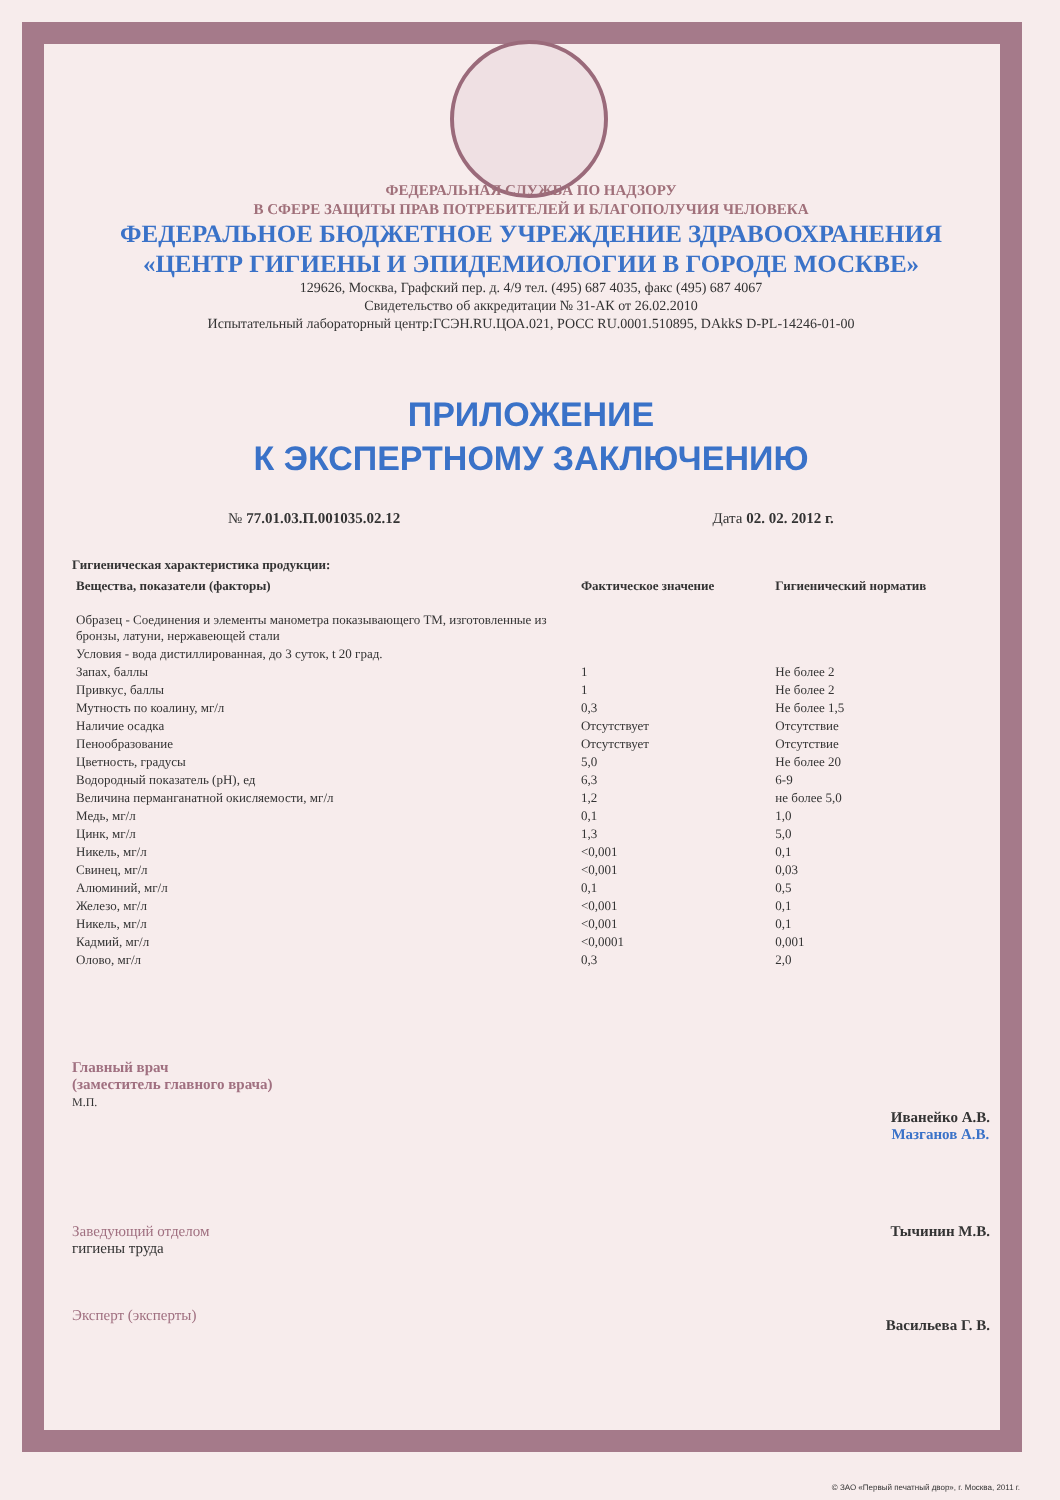ФЕДЕРАЛЬНАЯ СЛУЖБА ПО НАДЗОРУ
В СФЕРЕ ЗАЩИТЫ ПРАВ ПОТРЕБИТЕЛЕЙ И БЛАГОПОЛУЧИЯ ЧЕЛОВЕКА
ФЕДЕРАЛЬНОЕ БЮДЖЕТНОЕ УЧРЕЖДЕНИЕ ЗДРАВООХРАНЕНИЯ
«ЦЕНТР ГИГИЕНЫ И ЭПИДЕМИОЛОГИИ В ГОРОДЕ МОСКВЕ»
129626, Москва, Графский пер. д. 4/9 тел. (495) 687 4035, факс (495) 687 4067
Свидетельство об аккредитации № 31-АК от 26.02.2010
Испытательный лабораторный центр:ГСЭН.RU.ЦОА.021, РОСС RU.0001.510895, DAkkS D-PL-14246-01-00
ПРИЛОЖЕНИЕ
К ЭКСПЕРТНОМУ ЗАКЛЮЧЕНИЮ
№ 77.01.03.П.001035.02.12 Дата 02. 02. 2012 г.
Гигиеническая характеристика продукции:
| Вещества, показатели (факторы) | Фактическое значение | Гигиенический норматив |
| --- | --- | --- |
| Образец - Соединения и элементы манометра показывающего ТМ, изготовленные из бронзы, латуни, нержавеющей стали | | |
| Условия - вода дистиллированная, до 3 суток, t 20 град. | | |
| Запах, баллы | 1 | Не более 2 |
| Привкус, баллы | 1 | Не более 2 |
| Мутность по коалину, мг/л | 0,3 | Не более 1,5 |
| Наличие осадка | Отсутствует | Отсутствие |
| Пенообразование | Отсутствует | Отсутствие |
| Цветность, градусы | 5,0 | Не более 20 |
| Водородный показатель (pH), ед | 6,3 | 6-9 |
| Величина перманганатной окисляемости, мг/л | 1,2 | не более 5,0 |
| Медь, мг/л | 0,1 | 1,0 |
| Цинк, мг/л | 1,3 | 5,0 |
| Никель, мг/л | <0,001 | 0,1 |
| Свинец, мг/л | <0,001 | 0,03 |
| Алюминий, мг/л | 0,1 | 0,5 |
| Железо, мг/л | <0,001 | 0,1 |
| Никель, мг/л | <0,001 | 0,1 |
| Кадмий, мг/л | <0,0001 | 0,001 |
| Олово, мг/л | 0,3 | 2,0 |
Главный врач
(заместитель главного врача)
М.П.
Иванейко А.В.
Мазганов А.В.
Заведующий отделом
гигиены труда
Тычинин М.В.
Эксперт (эксперты)
Васильева Г. В.
© ЗАО «Первый печатный двор», г. Москва, 2011 г.